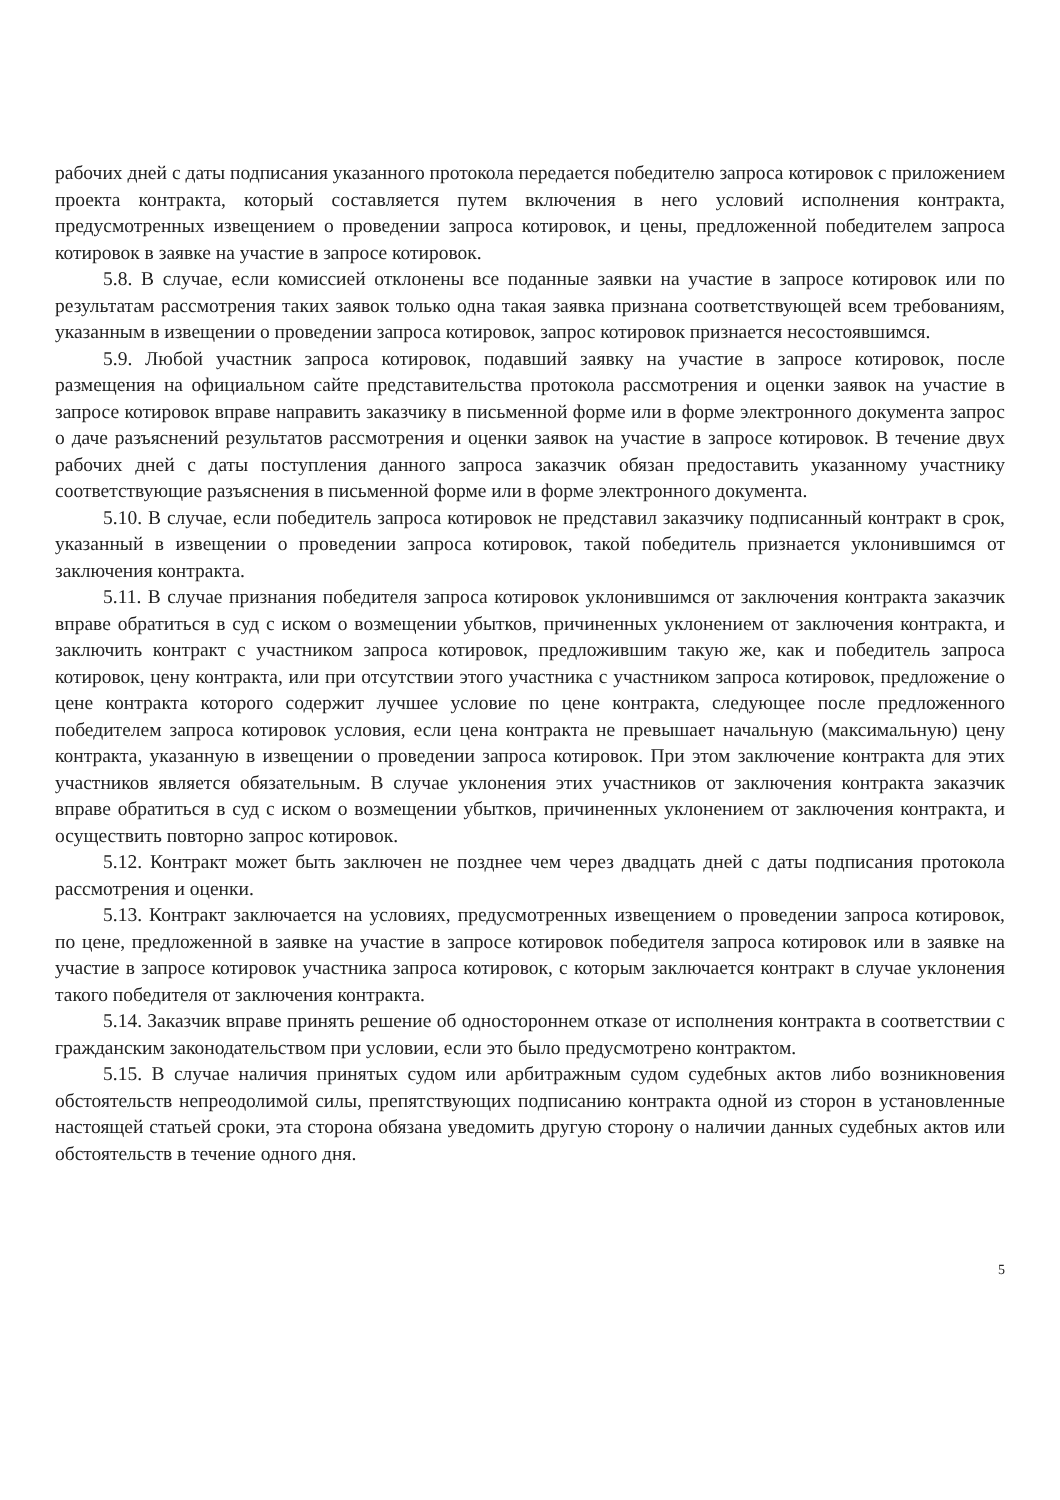рабочих дней с даты подписания указанного протокола передается победителю запроса котировок с приложением проекта контракта, который составляется путем включения в него условий исполнения контракта, предусмотренных извещением о проведении запроса котировок, и цены, предложенной победителем запроса котировок в заявке на участие в запросе котировок.
5.8. В случае, если комиссией отклонены все поданные заявки на участие в запросе котировок или по результатам рассмотрения таких заявок только одна такая заявка признана соответствующей всем требованиям, указанным в извещении о проведении запроса котировок, запрос котировок признается несостоявшимся.
5.9. Любой участник запроса котировок, подавший заявку на участие в запросе котировок, после размещения на официальном сайте представительства протокола рассмотрения и оценки заявок на участие в запросе котировок вправе направить заказчику в письменной форме или в форме электронного документа запрос о даче разъяснений результатов рассмотрения и оценки заявок на участие в запросе котировок. В течение двух рабочих дней с даты поступления данного запроса заказчик обязан предоставить указанному участнику соответствующие разъяснения в письменной форме или в форме электронного документа.
5.10. В случае, если победитель запроса котировок не представил заказчику подписанный контракт в срок, указанный в извещении о проведении запроса котировок, такой победитель признается уклонившимся от заключения контракта.
5.11. В случае признания победителя запроса котировок уклонившимся от заключения контракта заказчик вправе обратиться в суд с иском о возмещении убытков, причиненных уклонением от заключения контракта, и заключить контракт с участником запроса котировок, предложившим такую же, как и победитель запроса котировок, цену контракта, или при отсутствии этого участника с участником запроса котировок, предложение о цене контракта которого содержит лучшее условие по цене контракта, следующее после предложенного победителем запроса котировок условия, если цена контракта не превышает начальную (максимальную) цену контракта, указанную в извещении о проведении запроса котировок. При этом заключение контракта для этих участников является обязательным. В случае уклонения этих участников от заключения контракта заказчик вправе обратиться в суд с иском о возмещении убытков, причиненных уклонением от заключения контракта, и осуществить повторно запрос котировок.
5.12. Контракт может быть заключен не позднее чем через двадцать дней с даты подписания протокола рассмотрения и оценки.
5.13. Контракт заключается на условиях, предусмотренных извещением о проведении запроса котировок, по цене, предложенной в заявке на участие в запросе котировок победителя запроса котировок или в заявке на участие в запросе котировок участника запроса котировок, с которым заключается контракт в случае уклонения такого победителя от заключения контракта.
5.14. Заказчик вправе принять решение об одностороннем отказе от исполнения контракта в соответствии с гражданским законодательством при условии, если это было предусмотрено контрактом.
5.15. В случае наличия принятых судом или арбитражным судом судебных актов либо возникновения обстоятельств непреодолимой силы, препятствующих подписанию контракта одной из сторон в установленные настоящей статьей сроки, эта сторона обязана уведомить другую сторону о наличии данных судебных актов или обстоятельств в течение одного дня.
5